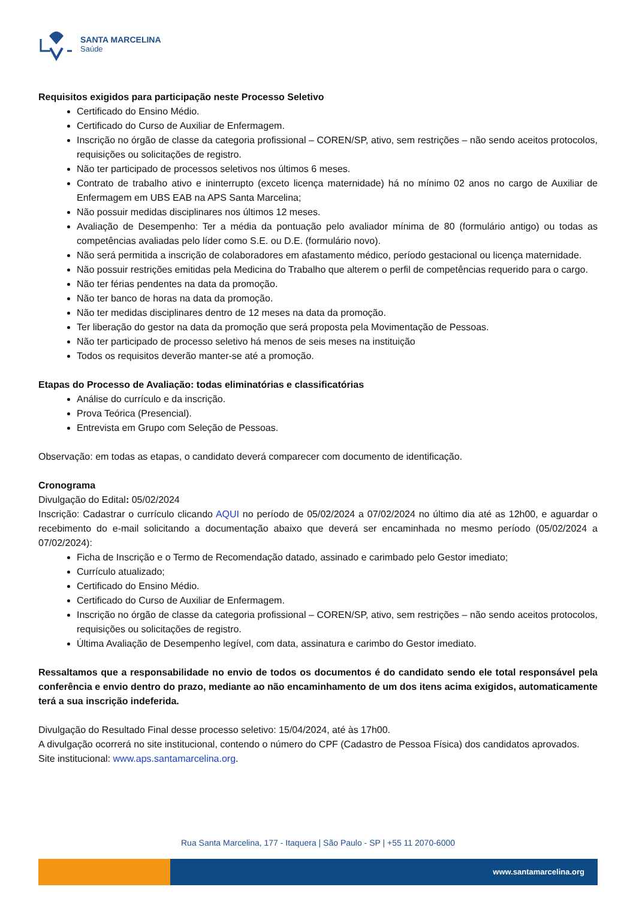SANTA MARCELINA
Saúde
Requisitos exigidos para participação neste Processo Seletivo
Certificado do Ensino Médio.
Certificado do Curso de Auxiliar de Enfermagem.
Inscrição no órgão de classe da categoria profissional – COREN/SP, ativo, sem restrições – não sendo aceitos protocolos, requisições ou solicitações de registro.
Não ter participado de processos seletivos nos últimos 6 meses.
Contrato de trabalho ativo e ininterrupto (exceto licença maternidade) há no mínimo 02 anos no cargo de Auxiliar de Enfermagem em UBS EAB na APS Santa Marcelina;
Não possuir medidas disciplinares nos últimos 12 meses.
Avaliação de Desempenho: Ter a média da pontuação pelo avaliador mínima de 80 (formulário antigo) ou todas as competências avaliadas pelo líder como S.E. ou D.E. (formulário novo).
Não será permitida a inscrição de colaboradores em afastamento médico, período gestacional ou licença maternidade.
Não possuir restrições emitidas pela Medicina do Trabalho que alterem o perfil de competências requerido para o cargo.
Não ter férias pendentes na data da promoção.
Não ter banco de horas na data da promoção.
Não ter medidas disciplinares dentro de 12 meses na data da promoção.
Ter liberação do gestor na data da promoção que será proposta pela Movimentação de Pessoas.
Não ter participado de processo seletivo há menos de seis meses na instituição
Todos os requisitos deverão manter-se até a promoção.
Etapas do Processo de Avaliação: todas eliminatórias e classificatórias
Análise do currículo e da inscrição.
Prova Teórica (Presencial).
Entrevista em Grupo com Seleção de Pessoas.
Observação: em todas as etapas, o candidato deverá comparecer com documento de identificação.
Cronograma
Divulgação do Edital: 05/02/2024
Inscrição: Cadastrar o currículo clicando AQUI no período de 05/02/2024 a 07/02/2024 no último dia até as 12h00, e aguardar o recebimento do e-mail solicitando a documentação abaixo que deverá ser encaminhada no mesmo período (05/02/2024 a 07/02/2024):
Ficha de Inscrição e o Termo de Recomendação datado, assinado e carimbado pelo Gestor imediato;
Currículo atualizado;
Certificado do Ensino Médio.
Certificado do Curso de Auxiliar de Enfermagem.
Inscrição no órgão de classe da categoria profissional – COREN/SP, ativo, sem restrições – não sendo aceitos protocolos, requisições ou solicitações de registro.
Última Avaliação de Desempenho legível, com data, assinatura e carimbo do Gestor imediato.
Ressaltamos que a responsabilidade no envio de todos os documentos é do candidato sendo ele total responsável pela conferência e envio dentro do prazo, mediante ao não encaminhamento de um dos itens acima exigidos, automaticamente terá a sua inscrição indeferida.
Divulgação do Resultado Final desse processo seletivo: 15/04/2024, até às 17h00.
A divulgação ocorrerá no site institucional, contendo o número do CPF (Cadastro de Pessoa Física) dos candidatos aprovados.
Site institucional: www.aps.santamarcelina.org.
Rua Santa Marcelina, 177 - Itaquera | São Paulo - SP | +55 11 2070-6000
www.santamarcelina.org